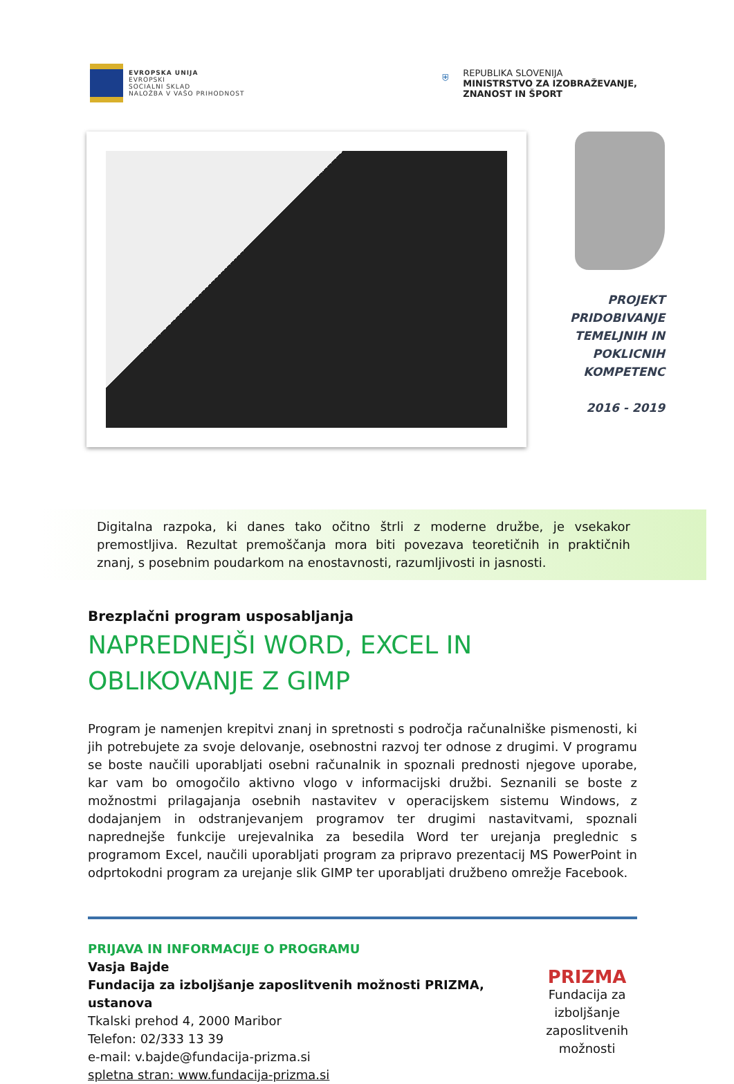EVROPSKA UNIJA
EVROPSKI
SOCIALNI SKLAD
NALOŽBA V VAŠO PRIHODNOST
⛨ REPUBLIKA SLOVENIJA
MINISTRSTVO ZA IZOBRAŽEVANJE,
ZNANOST IN ŠPORT
PROJEKT
PRIDOBIVANJE
TEMELJNIH IN
POKLICNIH
KOMPETENC
2016 - 2019
Digitalna razpoka, ki danes tako očitno štrli z moderne družbe, je vsekakor premostljiva. Rezultat premoščanja mora biti povezava teoretičnih in praktičnih znanj, s posebnim poudarkom na enostavnosti, razumljivosti in jasnosti.
Brezplačni program usposabljanja
NAPREDNEJŠI WORD, EXCEL IN OBLIKOVANJE Z GIMP
Program je namenjen krepitvi znanj in spretnosti s področja računalniške pismenosti, ki jih potrebujete za svoje delovanje, osebnostni razvoj ter odnose z drugimi. V programu se boste naučili uporabljati osebni računalnik in spoznali prednosti njegove uporabe, kar vam bo omogočilo aktivno vlogo v informacijski družbi. Seznanili se boste z možnostmi prilagajanja osebnih nastavitev v operacijskem sistemu Windows, z dodajanjem in odstranjevanjem programov ter drugimi nastavitvami, spoznali naprednejše funkcije urejevalnika za besedila Word ter urejanja preglednic s programom Excel, naučili uporabljati program za pripravo prezentacij MS PowerPoint in odprtokodni program za urejanje slik GIMP ter uporabljati družbeno omrežje Facebook.
PRIJAVA IN INFORMACIJE O PROGRAMU
Vasja Bajde
Fundacija za izboljšanje zaposlitvenih možnosti PRIZMA, ustanova
Tkalski prehod 4, 2000 Maribor
Telefon: 02/333 13 39
e-mail: v.bajde@fundacija-prizma.si
spletna stran: www.fundacija-prizma.si
PRIZMA
Fundacija za izboljšanje zaposlitvenih možnosti